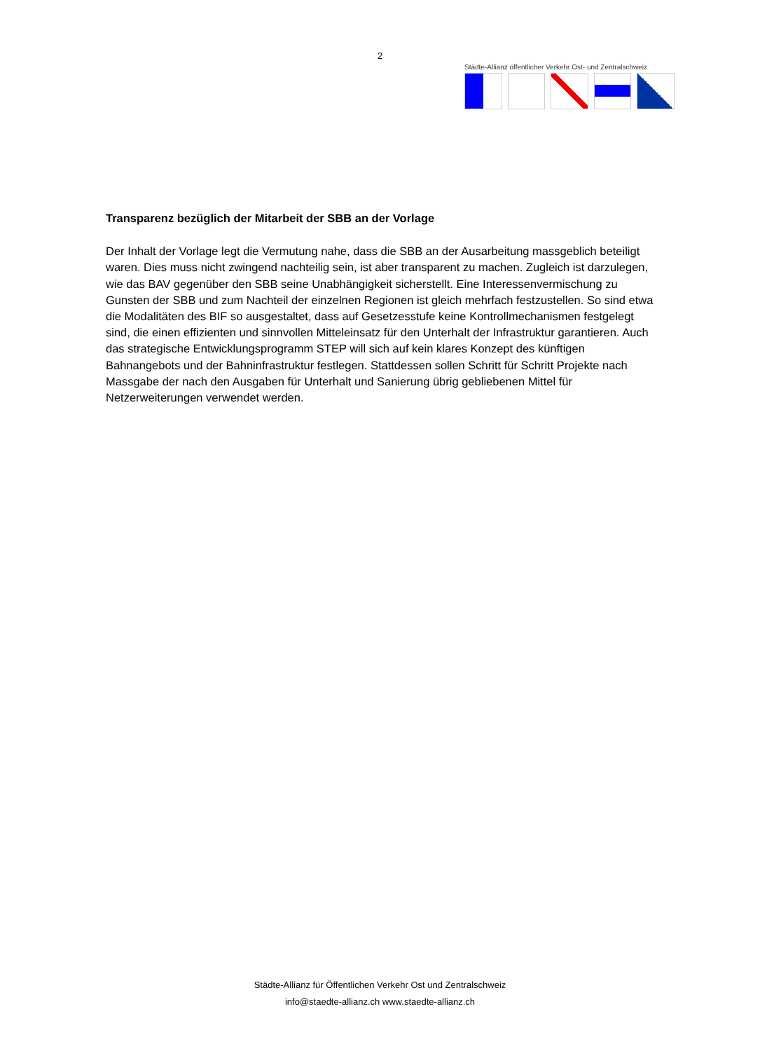2
Städte-Allianz öffentlicher Verkehr Ost- und Zentralschweiz
Transparenz bezüglich der Mitarbeit der SBB an der Vorlage
Der Inhalt der Vorlage legt die Vermutung nahe, dass die SBB an der Ausarbeitung massgeblich beteiligt waren. Dies muss nicht zwingend nachteilig sein, ist aber transparent zu machen. Zugleich ist darzulegen, wie das BAV gegenüber den SBB seine Unabhängigkeit sicherstellt. Eine Interessenvermischung zu Gunsten der SBB und zum Nachteil der einzelnen Regionen ist gleich mehrfach festzustellen. So sind etwa die Modalitäten des BIF so ausgestaltet, dass auf Gesetzesstufe keine Kontrollmechanismen festgelegt sind, die einen effizienten und sinnvollen Mitteleinsatz für den Unterhalt der Infrastruktur garantieren. Auch das strategische Entwicklungsprogramm STEP will sich auf kein klares Konzept des künftigen Bahnangebots und der Bahninfrastruktur festlegen. Stattdessen sollen Schritt für Schritt Projekte nach Massgabe der nach den Ausgaben für Unterhalt und Sanierung übrig gebliebenen Mittel für Netzerweiterungen verwendet werden.
Städte-Allianz für Öffentlichen Verkehr Ost und Zentralschweiz
info@staedte-allianz.ch www.staedte-allianz.ch